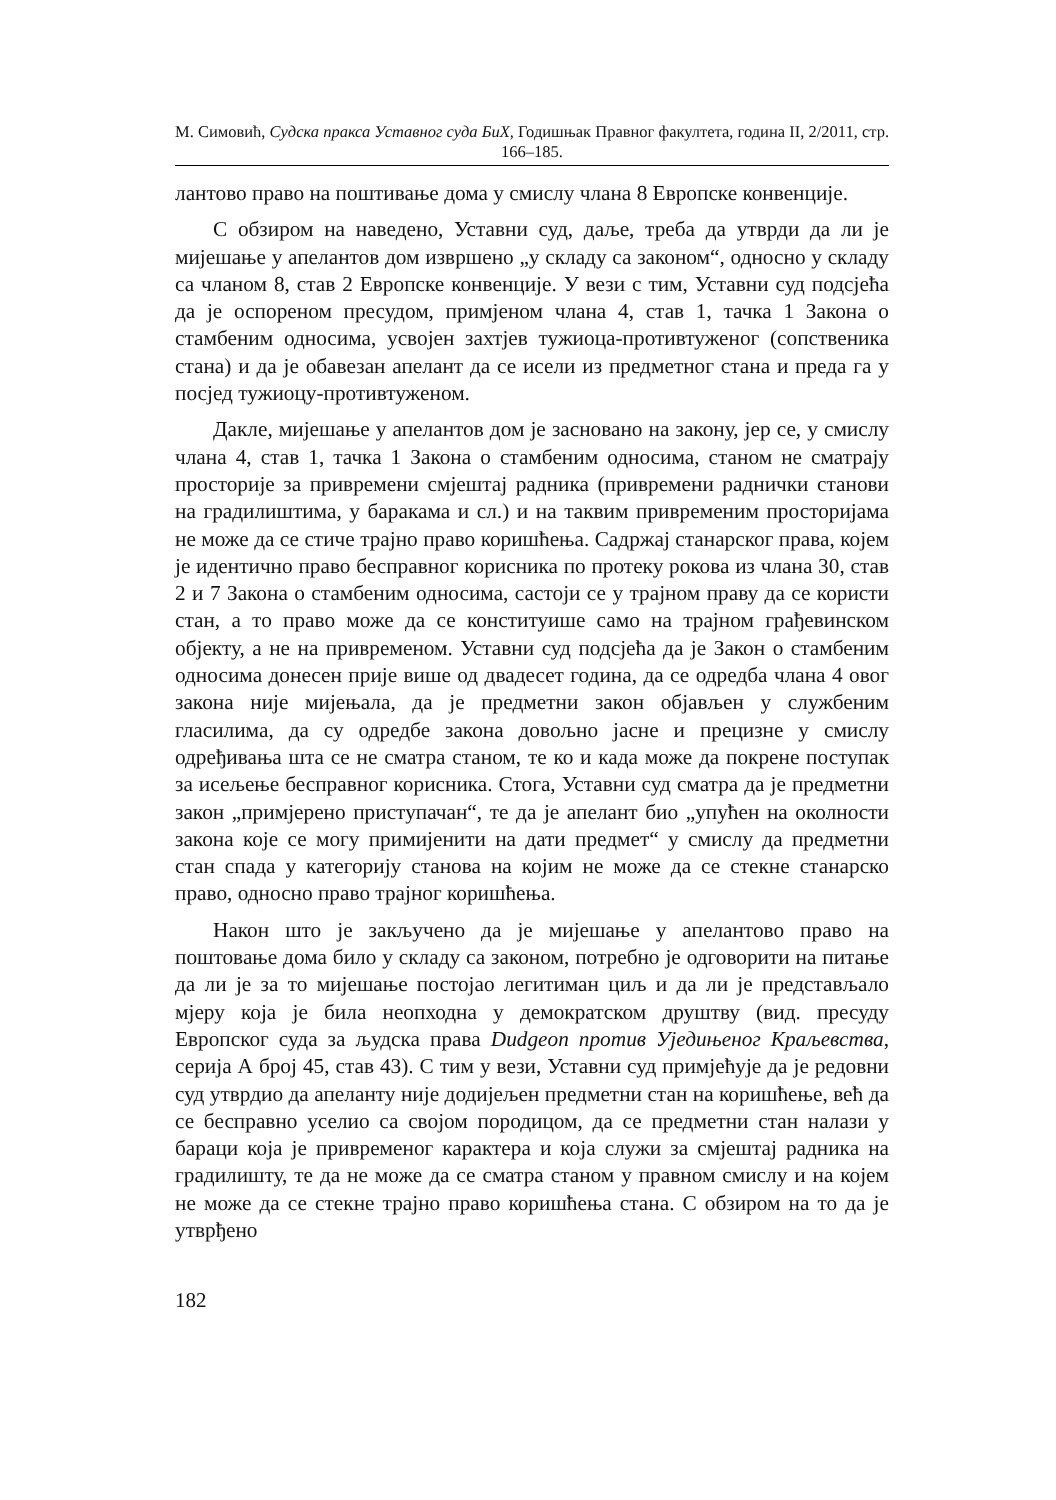М. Симовић, Судска пракса Уставног суда БиХ, Годишњак Правног факултета, година II, 2/2011, стр. 166–185.
лантово право на поштивање дома у смислу члана 8 Европске конвенције.
С обзиром на наведено, Уставни суд, даље, треба да утврди да ли је мијешање у апелантов дом извршено „у складу са законом“, односно у складу са чланом 8, став 2 Европске конвенције. У вези с тим, Уставни суд подсјећа да је оспореном пресудом, примјеном члана 4, став 1, тачка 1 Закона о стамбеним односима, усвојен захтјев тужиоца-противтуженог (сопственика стана) и да је обавезан апелант да се исели из предметног стана и преда га у посјед тужиоцу-противтуженом.
Дакле, мијешање у апелантов дом је засновано на закону, јер се, у смислу члана 4, став 1, тачка 1 Закона о стамбеним односима, станом не сматрају просторије за привремени смјештај радника (привремени раднички станови на градилиштима, у баракама и сл.) и на таквим привременим просторијама не може да се стиче трајно право коришћења. Садржај станарског права, којем је идентично право бесправног корисника по протеку рокова из члана 30, став 2 и 7 Закона о стамбеним односима, састоји се у трајном праву да се користи стан, а то право може да се конституише само на трајном грађевинском објекту, а не на привременом. Уставни суд подсјећа да је Закон о стамбеним односима донесен прије више од двадесет година, да се одредба члана 4 овог закона није мијењала, да је предметни закон објављен у службеним гласилима, да су одредбе закона довољно јасне и прецизне у смислу одређивања шта се не сматра станом, те ко и када може да покрене поступак за исељење бесправног корисника. Стога, Уставни суд сматра да је предметни закон „примјерено приступачан“, те да је апелант био „упућен на околности закона које се могу примијенити на дати предмет“ у смислу да предметни стан спада у категорију станова на којим не може да се стекне станарско право, односно право трајног коришћења.
Након што је закључено да је мијешање у апелантово право на поштовање дома било у складу са законом, потребно је одговорити на питање да ли је за то мијешање постојао легитиман циљ и да ли је представљало мјеру која је била неопходна у демократском друштву (вид. пресуду Европског суда за људска права Dudgeon против Уједињеног Краљевства, серија А број 45, став 43). С тим у вези, Уставни суд примјећује да је редовни суд утврдио да апеланту није додијељен предметни стан на коришћење, већ да се бесправно уселио са својом породицом, да се предметни стан налази у бараци која је привременог карактера и која служи за смјештај радника на градилишту, те да не може да се сматра станом у правном смислу и на којем не може да се стекне трајно право коришћења стана. С обзиром на то да је утврђено
182